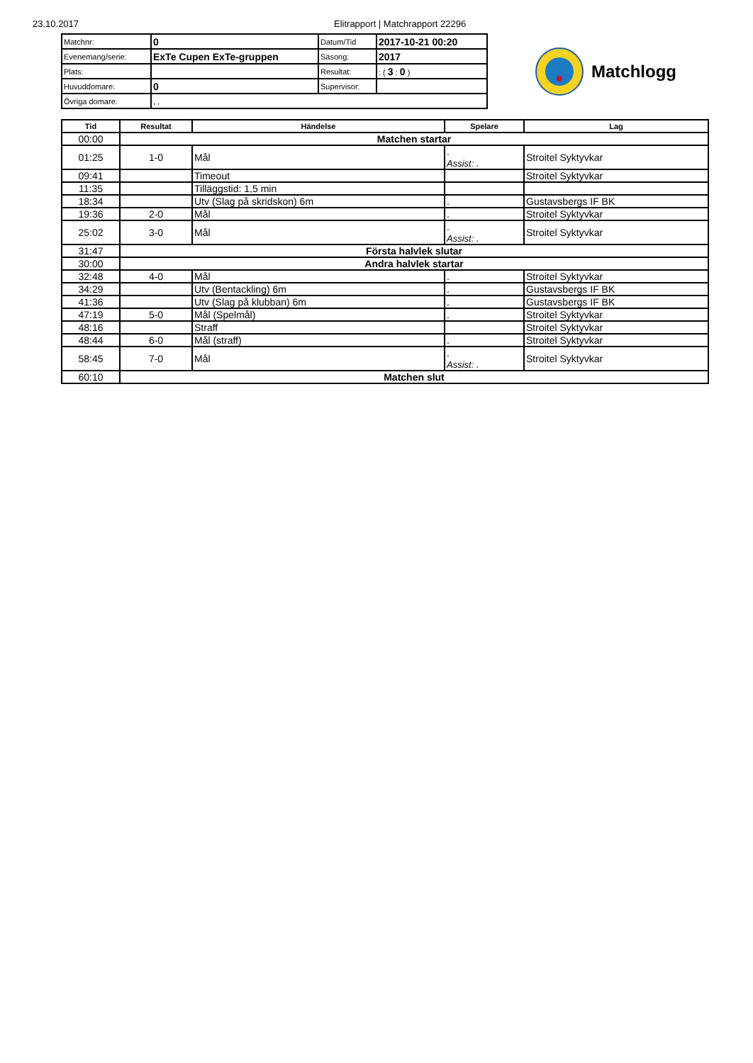23.10.2017 Elitrapport | Matchrapport 22296
| Matchnr: | 0 | Datum/Tid | 2017-10-21 00:20 |
| Evenemang/serie: | ExTe Cupen ExTe-gruppen | Säsong: | 2017 |
| Plats: | | Resultat: | : ( 3 : 0 ) |
| Huvuddomare: | 0 | Supervisor: | |
| Övriga domare: | , , | | |
Matchlogg
| Tid | Resultat | Händelse | Spelare | Lag |
| --- | --- | --- | --- | --- |
| 00:00 | Matchen startar | | | |
| 01:25 | 1-0 | Mål | . Assist: . | Stroitel Syktyvkar |
| 09:41 | | Timeout | | Stroitel Syktyvkar |
| 11:35 | | Tilläggstid: 1,5 min | | |
| 18:34 | | Utv (Slag på skridskon) 6m | . | Gustavsbergs IF BK |
| 19:36 | 2-0 | Mål | . | Stroitel Syktyvkar |
| 25:02 | 3-0 | Mål | . Assist: . | Stroitel Syktyvkar |
| 31:47 | Första halvlek slutar | | | |
| 30:00 | Andra halvlek startar | | | |
| 32:48 | 4-0 | Mål | . | Stroitel Syktyvkar |
| 34:29 | | Utv (Bentackling) 6m | . | Gustavsbergs IF BK |
| 41:36 | | Utv (Slag på klubban) 6m | . | Gustavsbergs IF BK |
| 47:19 | 5-0 | Mål (Spelmål) | . | Stroitel Syktyvkar |
| 48:16 | | Straff | | Stroitel Syktyvkar |
| 48:44 | 6-0 | Mål (straff) | . | Stroitel Syktyvkar |
| 58:45 | 7-0 | Mål | . Assist: . | Stroitel Syktyvkar |
| 60:10 | Matchen slut | | | |